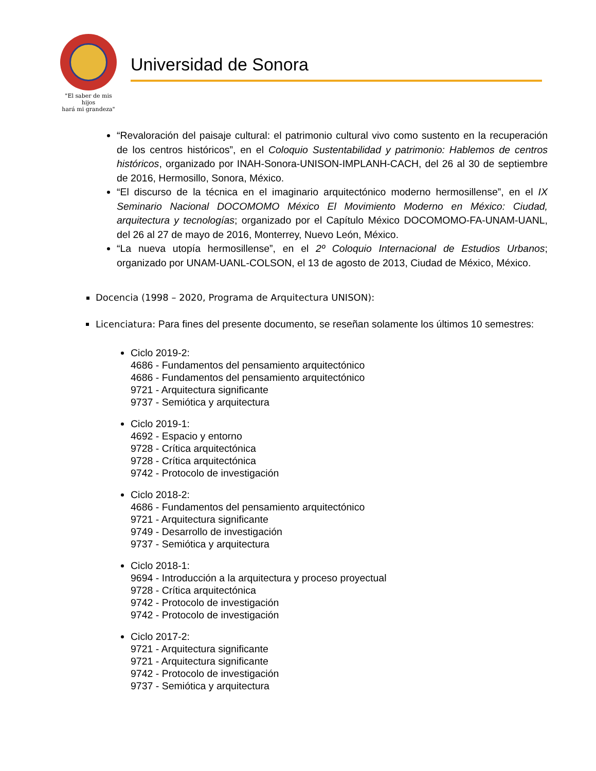"El saber de mis hijos
hará mi grandeza"
Universidad de Sonora
“Revaloración del paisaje cultural: el patrimonio cultural vivo como sustento en la recuperación de los centros históricos”, en el Coloquio Sustentabilidad y patrimonio: Hablemos de centros históricos, organizado por INAH-Sonora-UNISON-IMPLANH-CACH, del 26 al 30 de septiembre de 2016, Hermosillo, Sonora, México.
“El discurso de la técnica en el imaginario arquitectónico moderno hermosillense”, en el IX Seminario Nacional DOCOMOMO México El Movimiento Moderno en México: Ciudad, arquitectura y tecnologías; organizado por el Capítulo México DOCOMOMO-FA-UNAM-UANL, del 26 al 27 de mayo de 2016, Monterrey, Nuevo León, México.
“La nueva utopía hermosillense”, en el 2º Coloquio Internacional de Estudios Urbanos; organizado por UNAM-UANL-COLSON, el 13 de agosto de 2013, Ciudad de México, México.
Docencia (1998 – 2020, Programa de Arquitectura UNISON):
Licenciatura: Para fines del presente documento, se reseñan solamente los últimos 10 semestres:
Ciclo 2019-2:
4686 - Fundamentos del pensamiento arquitectónico
4686 - Fundamentos del pensamiento arquitectónico
9721 - Arquitectura significante
9737 - Semiótica y arquitectura
Ciclo 2019-1:
4692 - Espacio y entorno
9728 - Crítica arquitectónica
9728 - Crítica arquitectónica
9742 - Protocolo de investigación
Ciclo 2018-2:
4686 - Fundamentos del pensamiento arquitectónico
9721 - Arquitectura significante
9749 - Desarrollo de investigación
9737 - Semiótica y arquitectura
Ciclo 2018-1:
9694 - Introducción a la arquitectura y proceso proyectual
9728 - Crítica arquitectónica
9742 - Protocolo de investigación
9742 - Protocolo de investigación
Ciclo 2017-2:
9721 - Arquitectura significante
9721 - Arquitectura significante
9742 - Protocolo de investigación
9737 - Semiótica y arquitectura